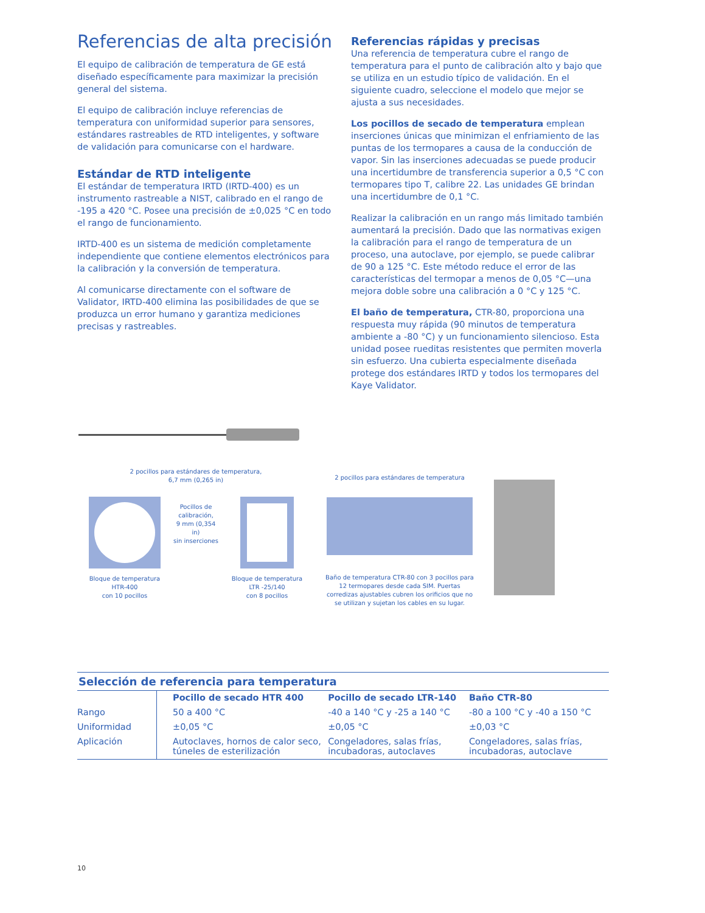Referencias de alta precisión
El equipo de calibración de temperatura de GE está diseñado específicamente para maximizar la precisión general del sistema.
El equipo de calibración incluye referencias de temperatura con uniformidad superior para sensores, estándares rastreables de RTD inteligentes, y software de validación para comunicarse con el hardware.
Estándar de RTD inteligente
El estándar de temperatura IRTD (IRTD-400) es un instrumento rastreable a NIST, calibrado en el rango de -195 a 420 °C. Posee una precisión de ±0,025 °C en todo el rango de funcionamiento.
IRTD-400 es un sistema de medición completamente independiente que contiene elementos electrónicos para la calibración y la conversión de temperatura.
Al comunicarse directamente con el software de Validator, IRTD-400 elimina las posibilidades de que se produzca un error humano y garantiza mediciones precisas y rastreables.
Referencias rápidas y precisas
Una referencia de temperatura cubre el rango de temperatura para el punto de calibración alto y bajo que se utiliza en un estudio típico de validación. En el siguiente cuadro, seleccione el modelo que mejor se ajusta a sus necesidades.
Los pocillos de secado de temperatura emplean inserciones únicas que minimizan el enfriamiento de las puntas de los termopares a causa de la conducción de vapor. Sin las inserciones adecuadas se puede producir una incertidumbre de transferencia superior a 0,5 °C con termopares tipo T, calibre 22. Las unidades GE brindan una incertidumbre de 0,1 °C.
Realizar la calibración en un rango más limitado también aumentará la precisión. Dado que las normativas exigen la calibración para el rango de temperatura de un proceso, una autoclave, por ejemplo, se puede calibrar de 90 a 125 °C. Este método reduce el error de las características del termopar a menos de 0,05 °C—una mejora doble sobre una calibración a 0 °C y 125 °C.
El baño de temperatura, CTR-80, proporciona una respuesta muy rápida (90 minutos de temperatura ambiente a -80 °C) y un funcionamiento silencioso. Esta unidad posee rueditas resistentes que permiten moverla sin esfuerzo. Una cubierta especialmente diseñada protege dos estándares IRTD y todos los termopares del Kaye Validator.
2 pocillos para estándares de temperatura,
6,7 mm (0,265 in)
Bloque de temperatura
HTR-400
con 10 pocillos
Pocillos de calibración,
9 mm (0,354 in)
sin inserciones
Bloque de temperatura
LTR -25/140
con 8 pocillos
2 pocillos para estándares de temperatura
Baño de temperatura CTR-80 con 3 pocillos para 12 termopares desde cada SIM. Puertas corredizas ajustables cubren los orificios que no se utilizan y sujetan los cables en su lugar.
Selección de referencia para temperatura
| | Pocillo de secado HTR 400 | Pocillo de secado LTR-140 | Baño CTR-80 |
| --- | --- | --- | --- |
| Rango | 50 a 400 °C | -40 a 140 °C y -25 a 140 °C | -80 a 100 °C y -40 a 150 °C |
| Uniformidad | ±0,05 °C | ±0,05 °C | ±0,03 °C |
| Aplicación | Autoclaves, hornos de calor seco, túneles de esterilización | Congeladores, salas frías, incubadoras, autoclaves | Congeladores, salas frías, incubadoras, autoclave |
10